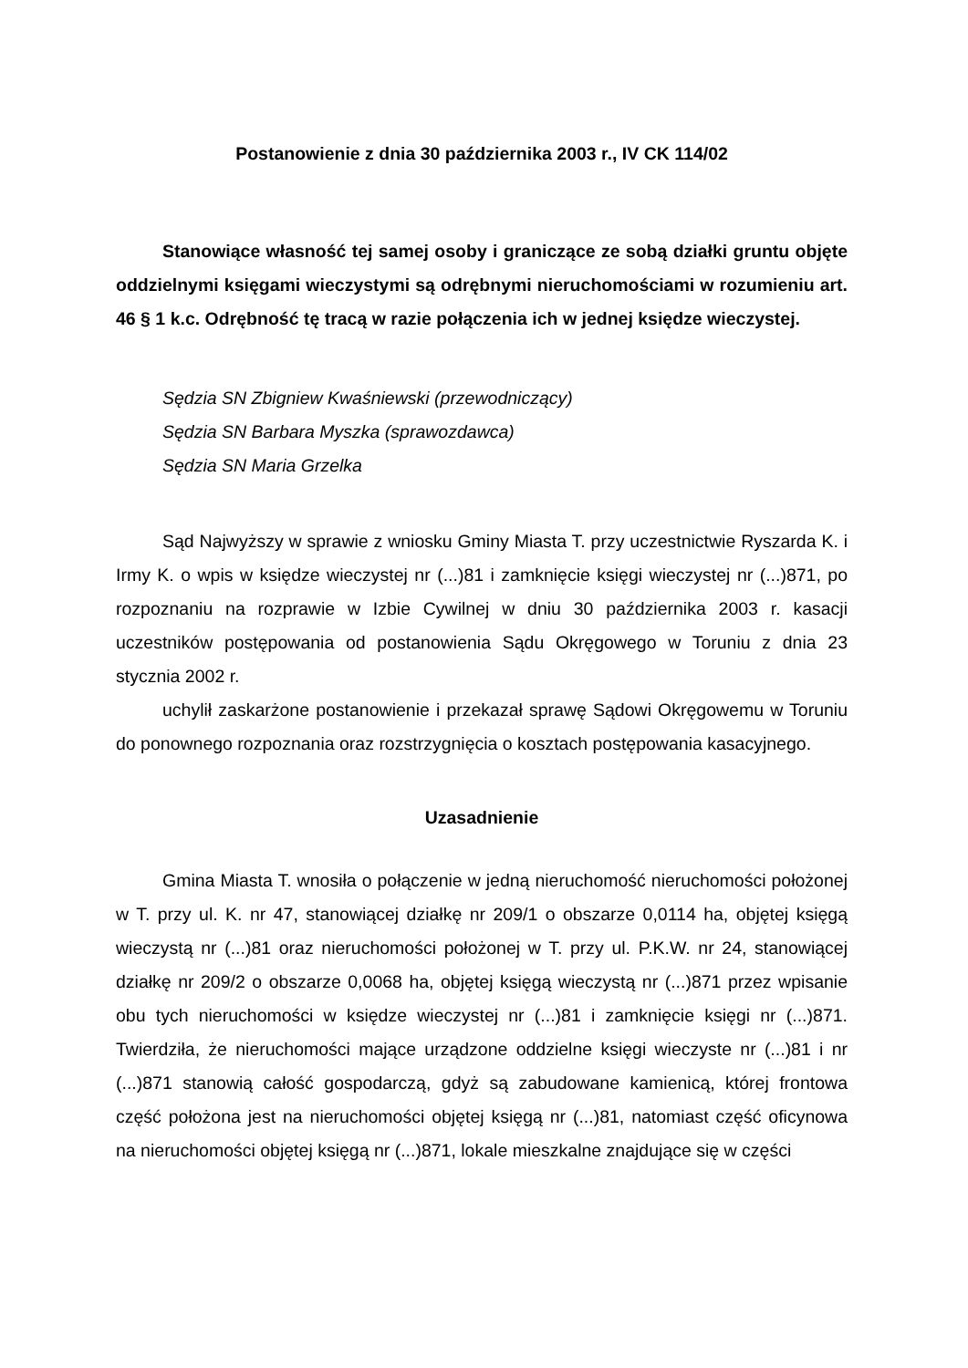Postanowienie z dnia 30 października 2003 r., IV CK 114/02
Stanowiące własność tej samej osoby i graniczące ze sobą działki gruntu objęte oddzielnymi księgami wieczystymi są odrębnymi nieruchomościami w rozumieniu art. 46 § 1 k.c. Odrębność tę tracą w razie połączenia ich w jednej księdze wieczystej.
Sędzia SN Zbigniew Kwaśniewski (przewodniczący)
Sędzia SN Barbara Myszka (sprawozdawca)
Sędzia SN Maria Grzelka
Sąd Najwyższy w sprawie z wniosku Gminy Miasta T. przy uczestnictwie Ryszarda K. i Irmy K. o wpis w księdze wieczystej nr (...)81 i zamknięcie księgi wieczystej nr (...)871, po rozpoznaniu na rozprawie w Izbie Cywilnej w dniu 30 października 2003 r. kasacji uczestników postępowania od postanowienia Sądu Okręgowego w Toruniu z dnia 23 stycznia 2002 r.
uchylił zaskarżone postanowienie i przekazał sprawę Sądowi Okręgowemu w Toruniu do ponownego rozpoznania oraz rozstrzygnięcia o kosztach postępowania kasacyjnego.
Uzasadnienie
Gmina Miasta T. wnosiła o połączenie w jedną nieruchomość nieruchomości położonej w T. przy ul. K. nr 47, stanowiącej działkę nr 209/1 o obszarze 0,0114 ha, objętej księgą wieczystą nr (...)81 oraz nieruchomości położonej w T. przy ul. P.K.W. nr 24, stanowiącej działkę nr 209/2 o obszarze 0,0068 ha, objętej księgą wieczystą nr (...)871 przez wpisanie obu tych nieruchomości w księdze wieczystej nr (...)81 i zamknięcie księgi nr (...)871. Twierdziła, że nieruchomości mające urządzone oddzielne księgi wieczyste nr (...)81 i nr (...)871 stanowią całość gospodarczą, gdyż są zabudowane kamienicą, której frontowa część położona jest na nieruchomości objętej księgą nr (...)81, natomiast część oficynowa na nieruchomości objętej księgą nr (...)871, lokale mieszkalne znajdujące się w części